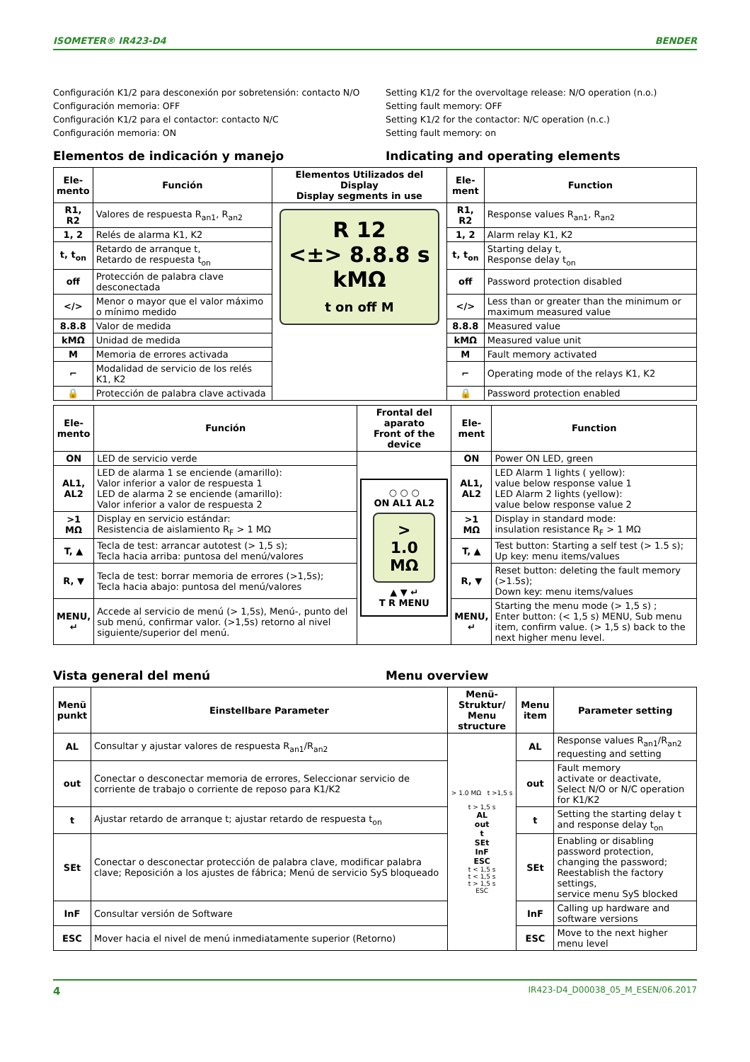ISOMETER® IR423-D4 BENDER
Configuración K1/2 para desconexión por sobretensión: contacto N/O
Configuración memoria: OFF
Configuración K1/2 para el contactor: contacto N/C
Configuración memoria: ON
Setting K1/2 for the overvoltage release: N/O operation (n.o.)
Setting fault memory: OFF
Setting K1/2 for the contactor: N/C operation (n.c.)
Setting fault memory: on
Elementos de indicación y manejo
Indicating and operating elements
| Ele-mento | Función | Elementos Utilizados del Display Display segments in use | Ele-ment | Function |
| --- | --- | --- | --- | --- |
| R1, R2 | Valores de respuesta R<sub>an1</sub>, R<sub>an2</sub> | R 12 <±> 8.8.8 s kMΩ t on off M | R1, R2 | Response values R<sub>an1</sub>, R<sub>an2</sub> |
| 1, 2 | Relés de alarma K1, K2 | | 1, 2 | Alarm relay K1, K2 |
| t, t<sub>on</sub> | Retardo de arranque t, Retardo de respuesta t<sub>on</sub> | | t, t<sub>on</sub> | Starting delay t, Response delay t<sub>on</sub> |
| off | Protección de palabra clave desconectada | | off | Password protection disabled |
| </> | Menor o mayor que el valor máximo o mínimo medido | | </> | Less than or greater than the minimum or maximum measured value |
| 8.8.8 | Valor de medida | | 8.8.8 | Measured value |
| kMΩ | Unidad de medida | | kMΩ | Measured value unit |
| M | Memoria de errores activada | | M | Fault memory activated |
| ⌐ | Modalidad de servicio de los relés K1, K2 | | ⌐ | Operating mode of the relays K1, K2 |
| 🔒 | Protección de palabra clave activada | | 🔒 | Password protection enabled |
| Ele-mento | Función | Frontal del aparato Front of the device | Ele-ment | Function |
| --- | --- | --- | --- | --- |
| ON | LED de servicio verde | ○ ○ ○ ON AL1 AL2 > 1.0 MΩ ▲ ▼ ↵ T R MENU | ON | Power ON LED, green |
| AL1, AL2 | LED de alarma 1 se enciende (amarillo): Valor inferior a valor de respuesta 1 LED de alarma 2 se enciende (amarillo): Valor inferior a valor de respuesta 2 | | AL1, AL2 | LED Alarm 1 lights ( yellow): value below response value 1 LED Alarm 2 lights (yellow): value below response value 2 |
| >1 MΩ | Display en servicio estándar: Resistencia de aislamiento R<sub>F</sub> > 1 MΩ | | >1 MΩ | Display in standard mode: insulation resistance R<sub>F</sub> > 1 MΩ |
| T, ▲ | Tecla de test: arrancar autotest (> 1,5 s); Tecla hacia arriba: puntosa del menú/valores | | T, ▲ | Test button: Starting a self test (> 1.5 s); Up key: menu items/values |
| R, ▼ | Tecla de test: borrar memoria de errores (>1,5s); Tecla hacia abajo: puntosa del menú/valores | | R, ▼ | Reset button: deleting the fault memory (>1.5s); Down key: menu items/values |
| MENU, ↵ | Accede al servicio de menú (> 1,5s), Menú-, punto del sub menú, confirmar valor. (>1,5s) retorno al nivel siguiente/superior del menú. | | MENU, ↵ | Starting the menu mode (> 1,5 s) ; Enter button: (< 1,5 s) MENU, Sub menu item, confirm value. (> 1,5 s) back to the next higher menu level. |
Vista general del menú Menu overview
| Menü punkt | Einstellbare Parameter | Menü-Struktur/ Menu structure | Menu item | Parameter setting |
| --- | --- | --- | --- | --- |
| AL | Consultar y ajustar valores de respuesta R<sub>an1</sub>/R<sub>an2</sub> | > 1.0 MΩ t >1,5 s t > 1,5 s AL out t SEt InF ESC t < 1,5 s t < 1,5 s t > 1,5 s ESC | AL | Response values R<sub>an1</sub>/R<sub>an2</sub> requesting and setting |
| out | Conectar o desconectar memoria de errores, Seleccionar servicio de corriente de trabajo o corriente de reposo para K1/K2 | | out | Fault memory activate or deactivate, Select N/O or N/C operation for K1/K2 |
| t | Ajustar retardo de arranque t; ajustar retardo de respuesta t<sub>on</sub> | | t | Setting the starting delay t and response delay t<sub>on</sub> |
| SEt | Conectar o desconectar protección de palabra clave, modificar palabra clave; Reposición a los ajustes de fábrica; Menú de servicio SyS bloqueado | | SEt | Enabling or disabling password protection, changing the password; Reestablish the factory settings, service menu SyS blocked |
| InF | Consultar versión de Software | | InF | Calling up hardware and software versions |
| ESC | Mover hacia el nivel de menú inmediatamente superior (Retorno) | | ESC | Move to the next higher menu level |
4 IR423-D4_D00038_05_M_ESEN/06.2017